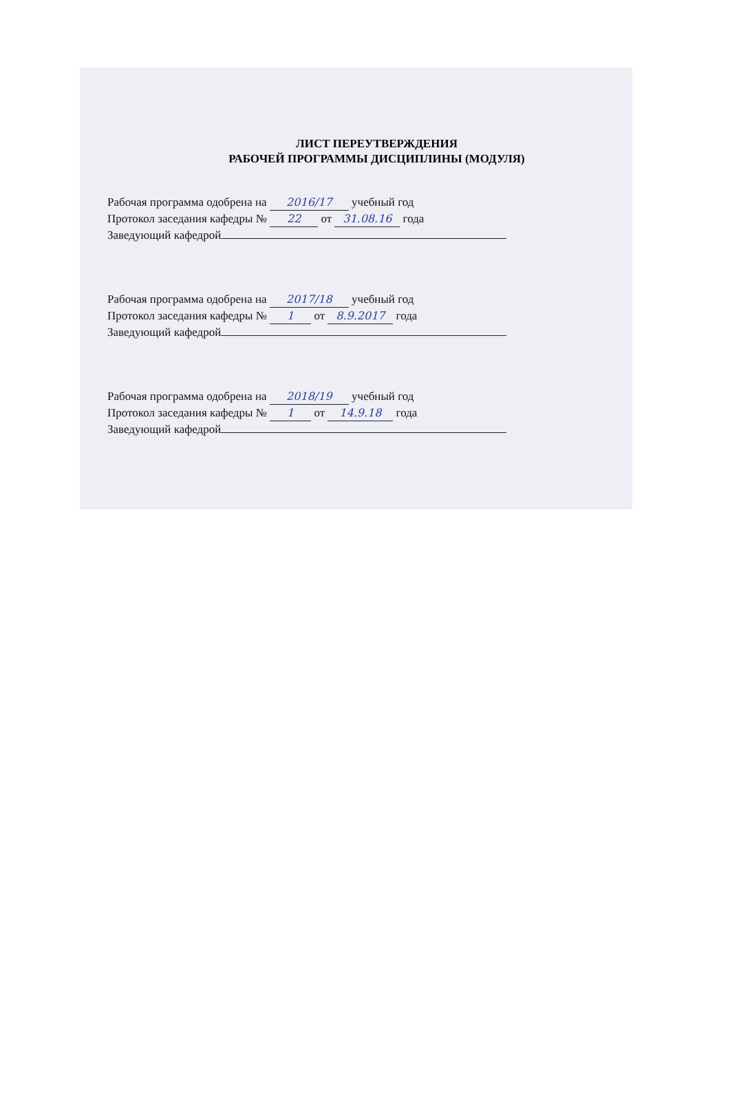ЛИСТ ПЕРЕУТВЕРЖДЕНИЯ
РАБОЧЕЙ ПРОГРАММЫ ДИСЦИПЛИНЫ (МОДУЛЯ)
Рабочая программа одобрена на 2016/17 учебный год
Протокол заседания кафедры № 22 от 31.08.16 года
Заведующий кафедрой
Рабочая программа одобрена на 2017/18 учебный год
Протокол заседания кафедры № 1 от 8.9.2017 года
Заведующий кафедрой
Рабочая программа одобрена на 2018/19 учебный год
Протокол заседания кафедры № 1 от 14.9.18 года
Заведующий кафедрой